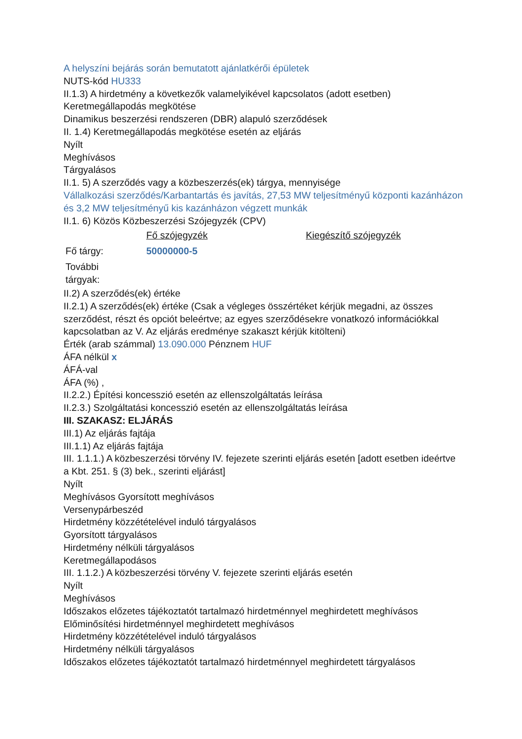A helyszíni bejárás során bemutatott ajánlatkérői épületek
NUTS-kód HU333
II.1.3) A hirdetmény a következők valamelyikével kapcsolatos (adott esetben)
Keretmegállapodás megkötése
Dinamikus beszerzési rendszeren (DBR) alapuló szerződések
II. 1.4) Keretmegállapodás megkötése esetén az eljárás
Nyílt
Meghívásos
Tárgyalásos
II.1. 5) A szerződés vagy a közbeszerzés(ek) tárgya, mennyisége
Vállalkozási szerződés/Karbantartás és javítás, 27,53 MW teljesítményű központi kazánházon és 3,2 MW teljesítményű kis kazánházon végzett munkák
II.1. 6) Közös Közbeszerzési Szójegyzék (CPV)
| | Fő szójegyzék | Kiegészítő szójegyzék |
| Fő tárgy: | 50000000-5 | |
| További tárgyak: | | |
II.2) A szerződés(ek) értéke
II.2.1) A szerződés(ek) értéke (Csak a végleges összértéket kérjük megadni, az összes szerződést, részt és opciót beleértve; az egyes szerződésekre vonatkozó információkkal kapcsolatban az V. Az eljárás eredménye szakaszt kérjük kitölteni)
Érték (arab számmal) 13.090.000 Pénznem HUF
ÁFA nélkül x
ÁFÁ-val
ÁFA (%) ,
II.2.2.) Építési koncesszió esetén az ellenszolgáltatás leírása
II.2.3.) Szolgáltatási koncesszió esetén az ellenszolgáltatás leírása
III. SZAKASZ: ELJÁRÁS
III.1) Az eljárás fajtája
III.1.1) Az eljárás fajtája
III. 1.1.1.) A közbeszerzési törvény IV. fejezete szerinti eljárás esetén [adott esetben ideértve a Kbt. 251. § (3) bek., szerinti eljárást]
Nyílt
Meghívásos Gyorsított meghívásos
Versenypárbeszéd
Hirdetmény közzétételével induló tárgyalásos
Gyorsított tárgyalásos
Hirdetmény nélküli tárgyalásos
Keretmegállapodásos
III. 1.1.2.) A közbeszerzési törvény V. fejezete szerinti eljárás esetén
Nyílt
Meghívásos
Időszakos előzetes tájékoztatót tartalmazó hirdetménnyel meghirdetett meghívásos
Előminősítési hirdetménnyel meghirdetett meghívásos
Hirdetmény közzétételével induló tárgyalásos
Hirdetmény nélküli tárgyalásos
Időszakos előzetes tájékoztatót tartalmazó hirdetménnyel meghirdetett tárgyalásos